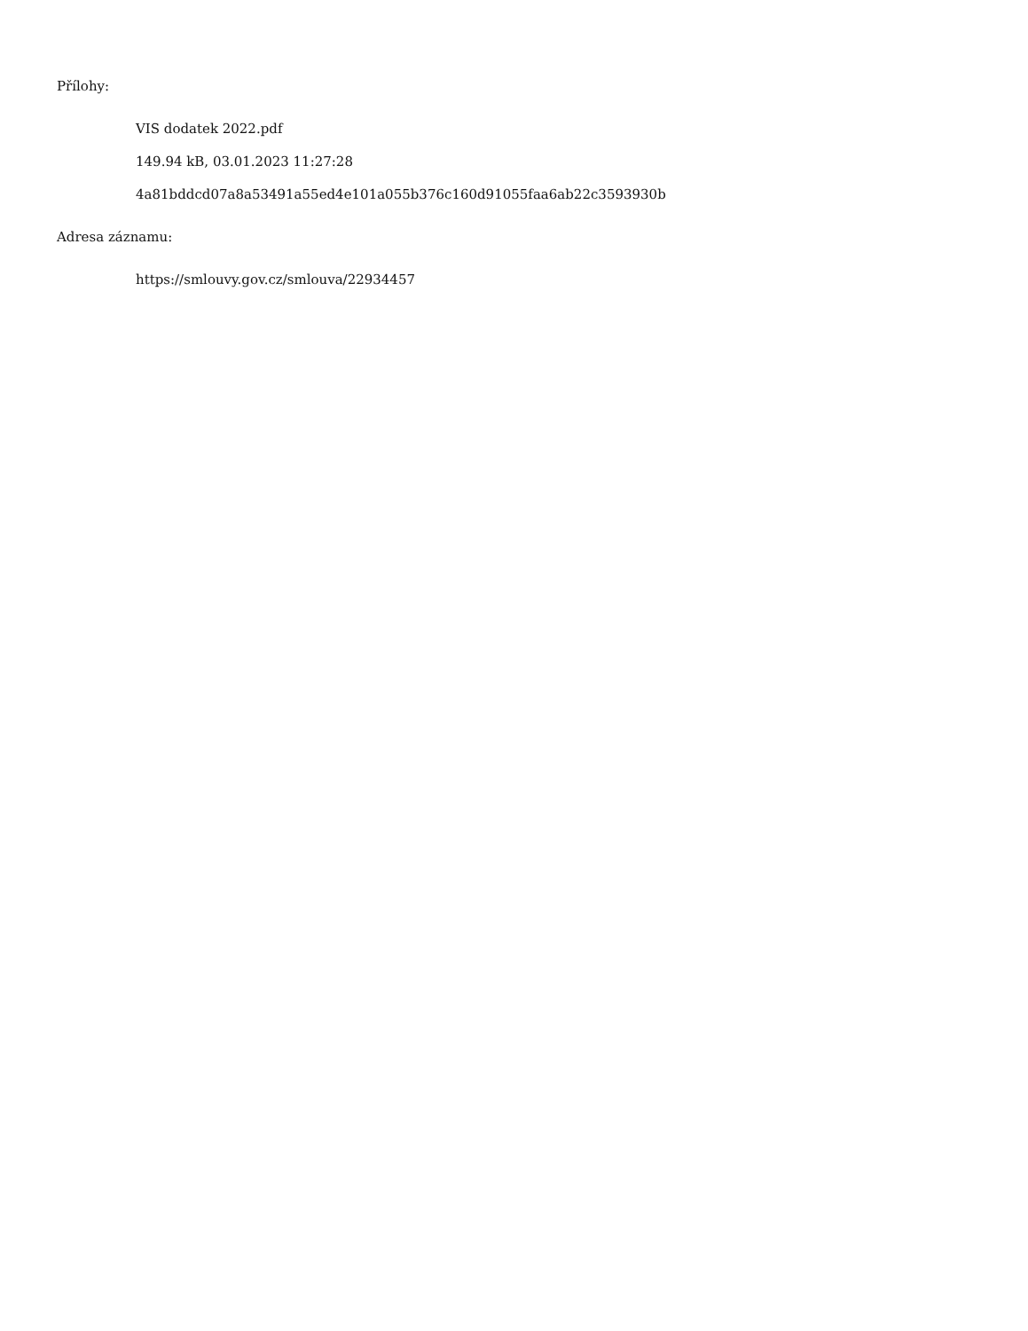Přílohy:
VIS dodatek 2022.pdf
149.94 kB, 03.01.2023 11:27:28
4a81bddcd07a8a53491a55ed4e101a055b376c160d91055faa6ab22c3593930b
Adresa záznamu:
https://smlouvy.gov.cz/smlouva/22934457